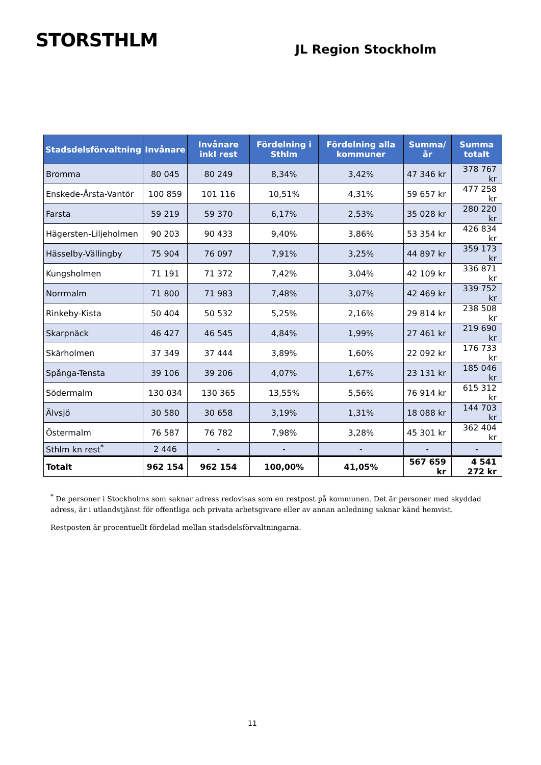STORSTHLM
JL Region Stockholm
| Stadsdelsförvaltning | Invånare | Invånare inkl rest | Fördelning i Sthlm | Fördelning alla kommuner | Summa/år | Summa totalt |
| --- | --- | --- | --- | --- | --- | --- |
| Bromma | 80 045 | 80 249 | 8,34% | 3,42% | 47 346 kr | 378 767 kr |
| Enskede-Årsta-Vantör | 100 859 | 101 116 | 10,51% | 4,31% | 59 657 kr | 477 258 kr |
| Farsta | 59 219 | 59 370 | 6,17% | 2,53% | 35 028 kr | 280 220 kr |
| Hägersten-Liljeholmen | 90 203 | 90 433 | 9,40% | 3,86% | 53 354 kr | 426 834 kr |
| Hässelby-Vällingby | 75 904 | 76 097 | 7,91% | 3,25% | 44 897 kr | 359 173 kr |
| Kungsholmen | 71 191 | 71 372 | 7,42% | 3,04% | 42 109 kr | 336 871 kr |
| Norrmalm | 71 800 | 71 983 | 7,48% | 3,07% | 42 469 kr | 339 752 kr |
| Rinkeby-Kista | 50 404 | 50 532 | 5,25% | 2,16% | 29 814 kr | 238 508 kr |
| Skarpnäck | 46 427 | 46 545 | 4,84% | 1,99% | 27 461 kr | 219 690 kr |
| Skärholmen | 37 349 | 37 444 | 3,89% | 1,60% | 22 092 kr | 176 733 kr |
| Spånga-Tensta | 39 106 | 39 206 | 4,07% | 1,67% | 23 131 kr | 185 046 kr |
| Södermalm | 130 034 | 130 365 | 13,55% | 5,56% | 76 914 kr | 615 312 kr |
| Älvsjö | 30 580 | 30 658 | 3,19% | 1,31% | 18 088 kr | 144 703 kr |
| Östermalm | 76 587 | 76 782 | 7,98% | 3,28% | 45 301 kr | 362 404 kr |
| Sthlm kn rest<sup>*</sup> | 2 446 | - | - | - | - | - |
| Totalt | 962 154 | 962 154 | 100,00% | 41,05% | 567 659 kr | 4 541 272 kr |
<sup>*</sup> De personer i Stockholms som saknar adress redovisas som en restpost på kommunen. Det är personer med skyddad adress, är i utlandstjänst för offentliga och privata arbetsgivare eller av annan anledning saknar känd hemvist.
Restposten är procentuellt fördelad mellan stadsdelsförvaltningarna.
11